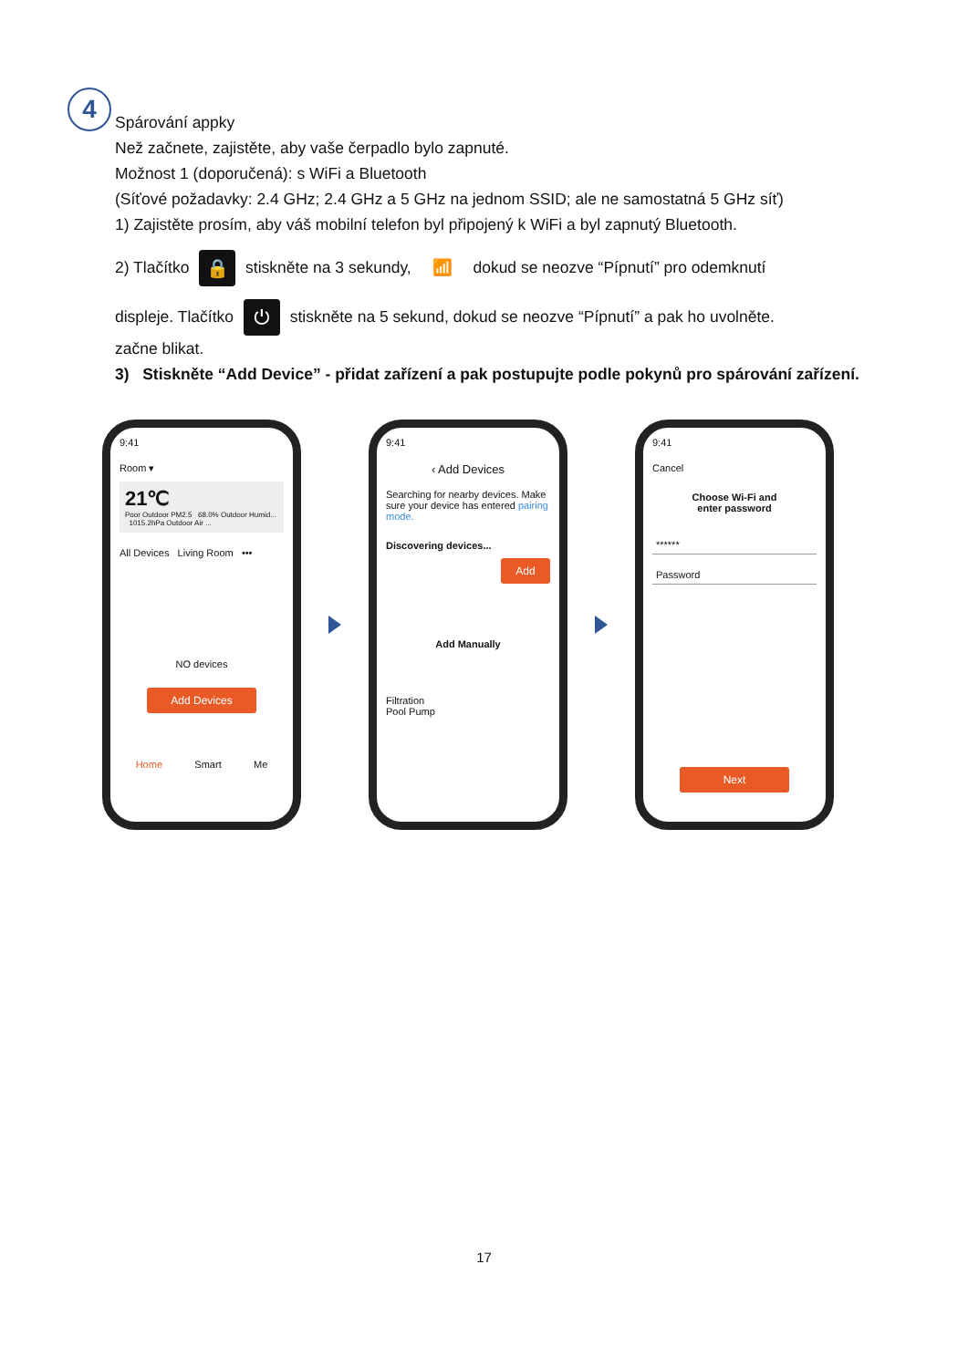4
Spárování appky
Než začnete, zajistěte, aby vaše čerpadlo bylo zapnuté.
Možnost 1 (doporučená): s WiFi a Bluetooth
(Síťové požadavky: 2.4 GHz; 2.4 GHz a 5 GHz na jednom SSID; ale ne samostatná 5 GHz síť)
1) Zajistěte prosím, aby váš mobilní telefon byl připojený k WiFi a byl zapnutý Bluetooth.
2) Tlačítko 🔒 stiskněte na 3 sekundy, 📶 dokud se neozve “Pípnutí” pro odemknutí
displeje. Tlačítko ⏻ stiskněte na 5 sekund, dokud se neozve “Pípnutí” a pak ho uvolněte.
začne blikat.
3) Stiskněte “Add Device” - přidat zařízení a pak postupujte podle pokynů pro spárování zařízení.
9:41
Room ▾
21℃
Poor Outdoor PM2.5 68.0% Outdoor Humid... 1015.2hPa Outdoor Air ...
All Devices Living Room •••
NO devices
Add Devices
Home Smart Me
9:41
‹ Add Devices
Searching for nearby devices. Make sure your device has entered pairing mode.
Discovering devices...
Add
Add Manually
Filtration
Pool Pump
9:41
Cancel
Choose Wi-Fi and
enter password
******
Password
Next
17